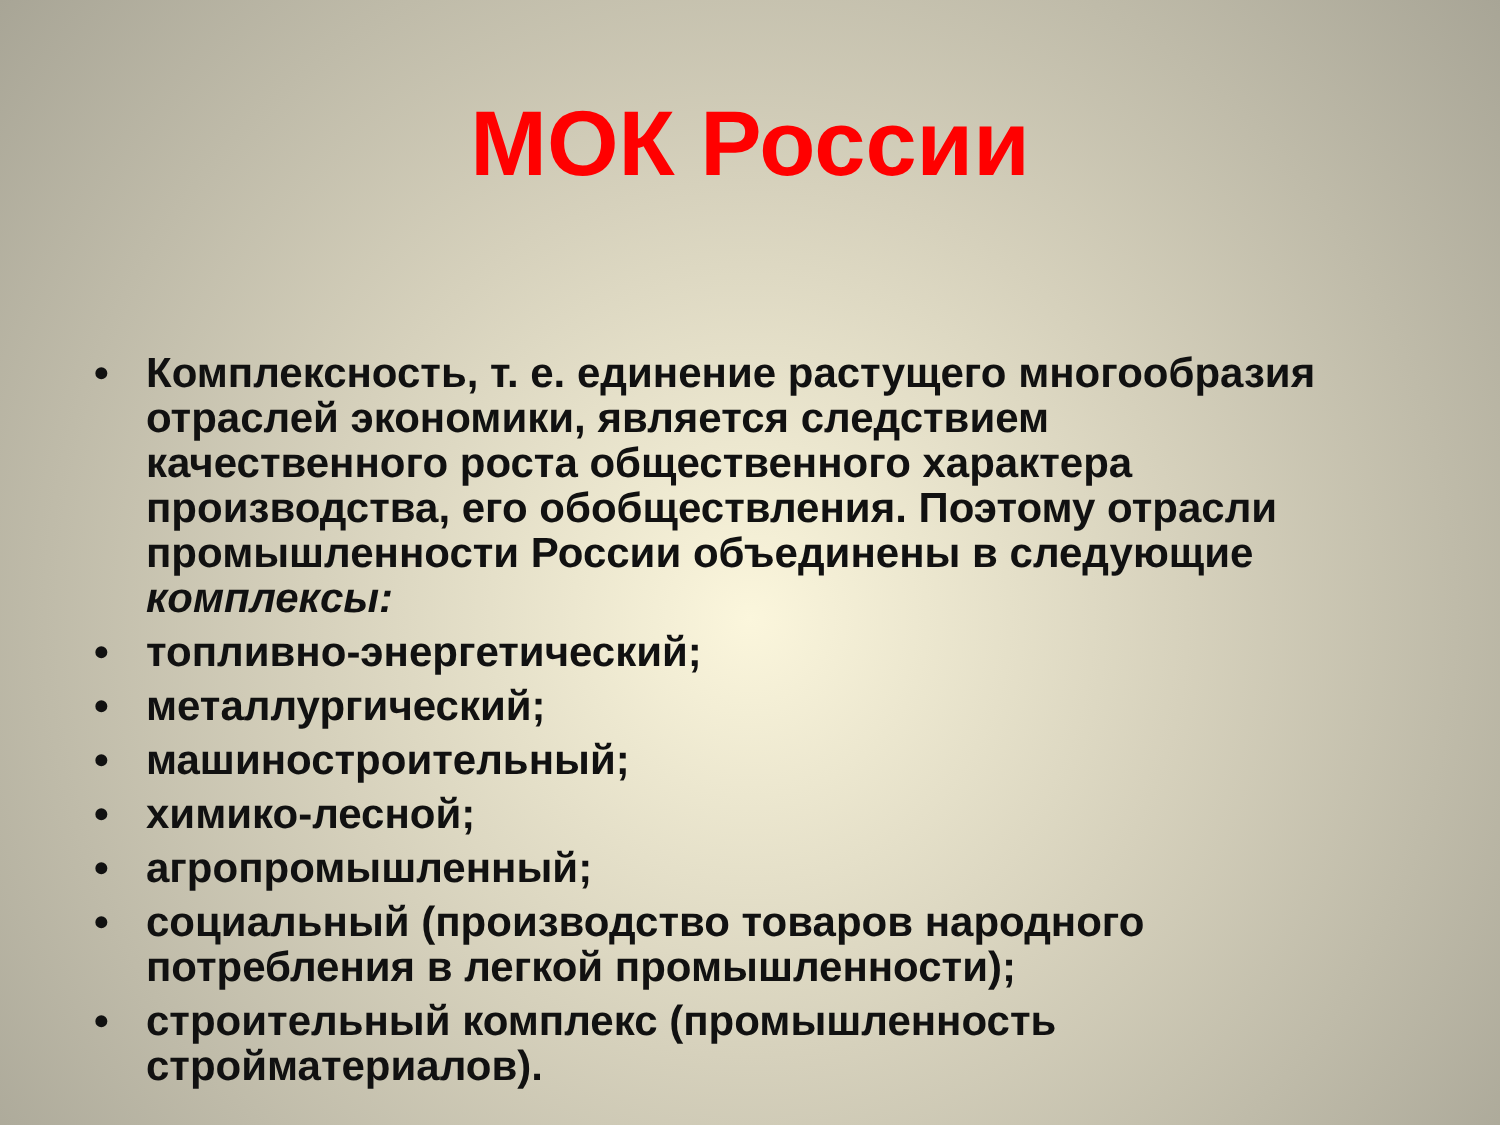МОК России
• Комплексность, т. е. единение растущего многообразия отраслей экономики, является следствием качественного роста общественного характера производства, его обобществления. Поэтому отрасли промышленности России объединены в следующие комплексы:
• топливно-энергетический;
• металлургический;
• машиностроительный;
• химико-лесной;
• агропромышленный;
• социальный (производство товаров народного потребления в легкой промышленности);
• строительный комплекс (промышленность стройматериалов).